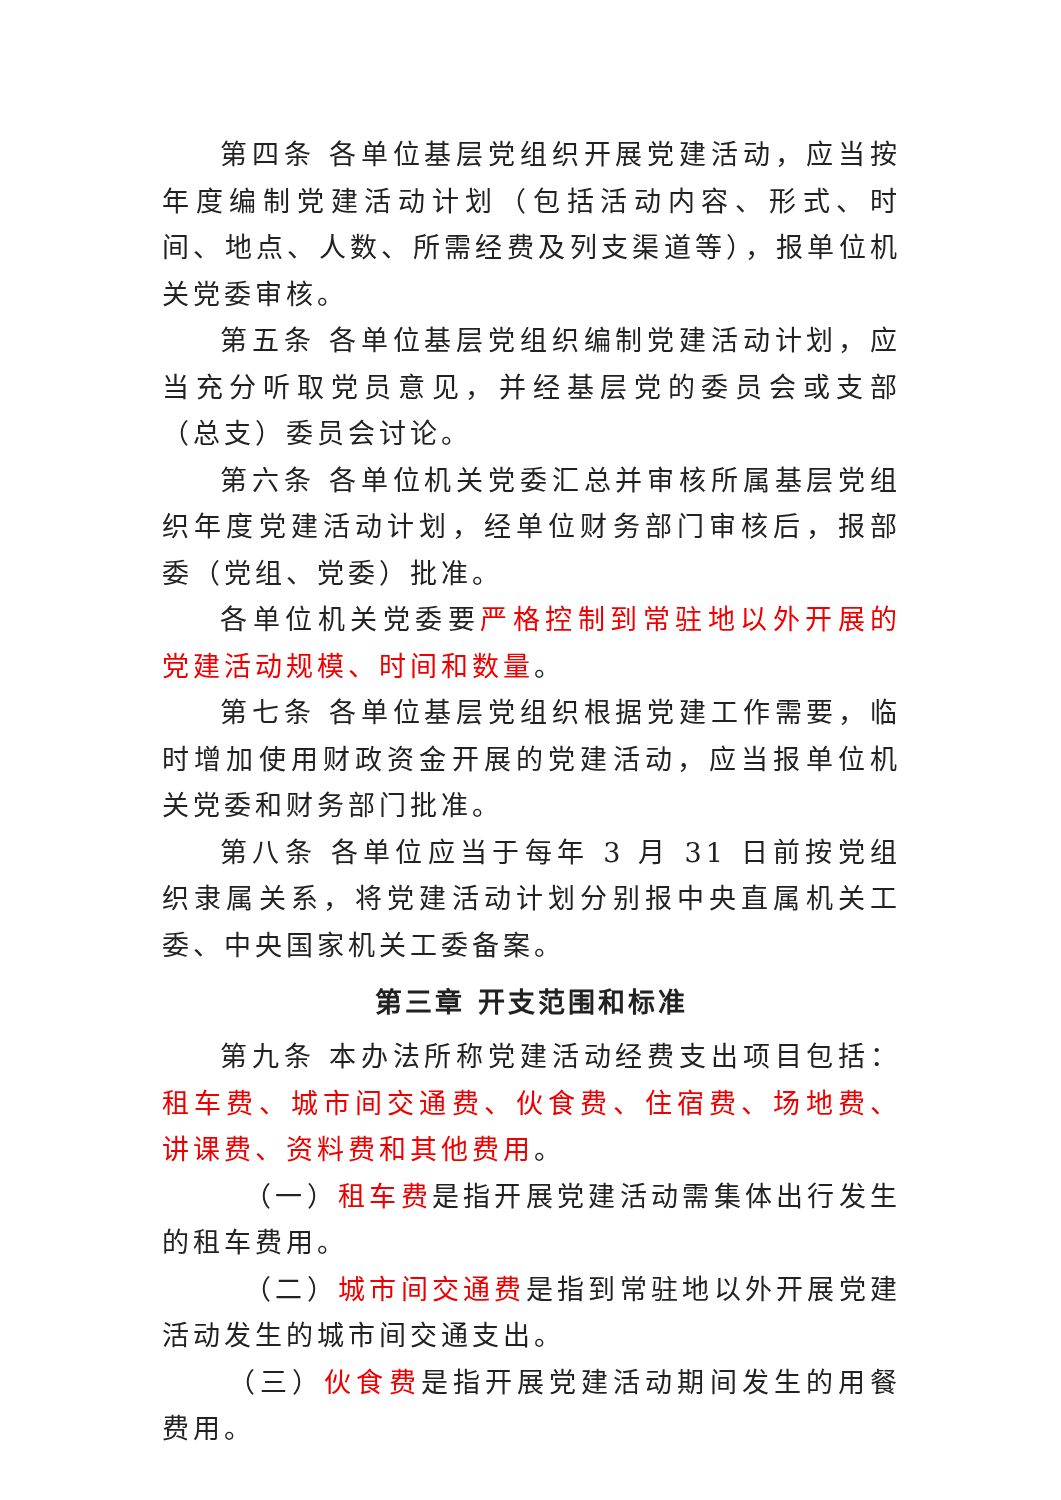第四条 各单位基层党组织开展党建活动，应当按年度编制党建活动计划（包括活动内容、形式、时间、地点、人数、所需经费及列支渠道等），报单位机关党委审核。
第五条 各单位基层党组织编制党建活动计划，应当充分听取党员意见，并经基层党的委员会或支部（总支）委员会讨论。
第六条 各单位机关党委汇总并审核所属基层党组织年度党建活动计划，经单位财务部门审核后，报部委（党组、党委）批准。
各单位机关党委要严格控制到常驻地以外开展的党建活动规模、时间和数量。
第七条 各单位基层党组织根据党建工作需要，临时增加使用财政资金开展的党建活动，应当报单位机关党委和财务部门批准。
第八条 各单位应当于每年 3 月 31 日前按党组织隶属关系，将党建活动计划分别报中央直属机关工委、中央国家机关工委备案。
第三章 开支范围和标准
第九条 本办法所称党建活动经费支出项目包括：租车费、城市间交通费、伙食费、住宿费、场地费、讲课费、资料费和其他费用。
（一）租车费是指开展党建活动需集体出行发生的租车费用。
（二）城市间交通费是指到常驻地以外开展党建活动发生的城市间交通支出。
（三）伙食费是指开展党建活动期间发生的用餐费用。